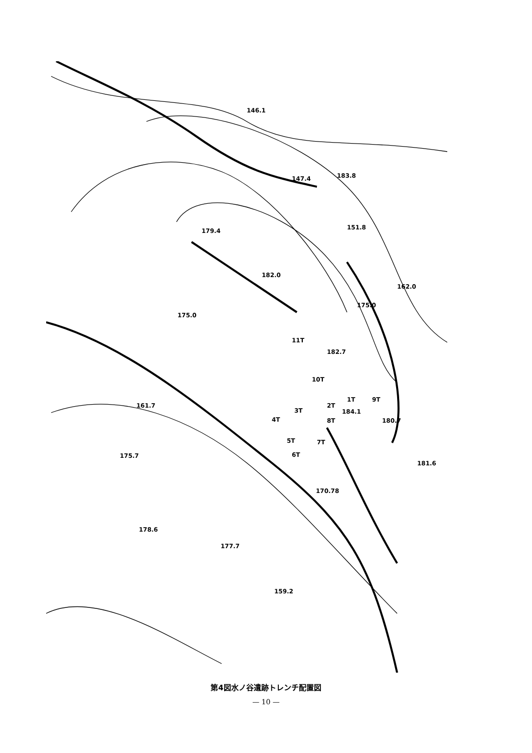146.1
147.4
183.8
179.4
151.8
182.0
162.0
175.0
175.0
11T
182.7
10T
9T
1T
2T
3T
184.1
4T
8T
180.7
5T
7T
6T
161.7
175.7
181.6
170.78
178.6
177.7
159.2
第4図水ノ谷遺跡トレンチ配置図
— 10 —